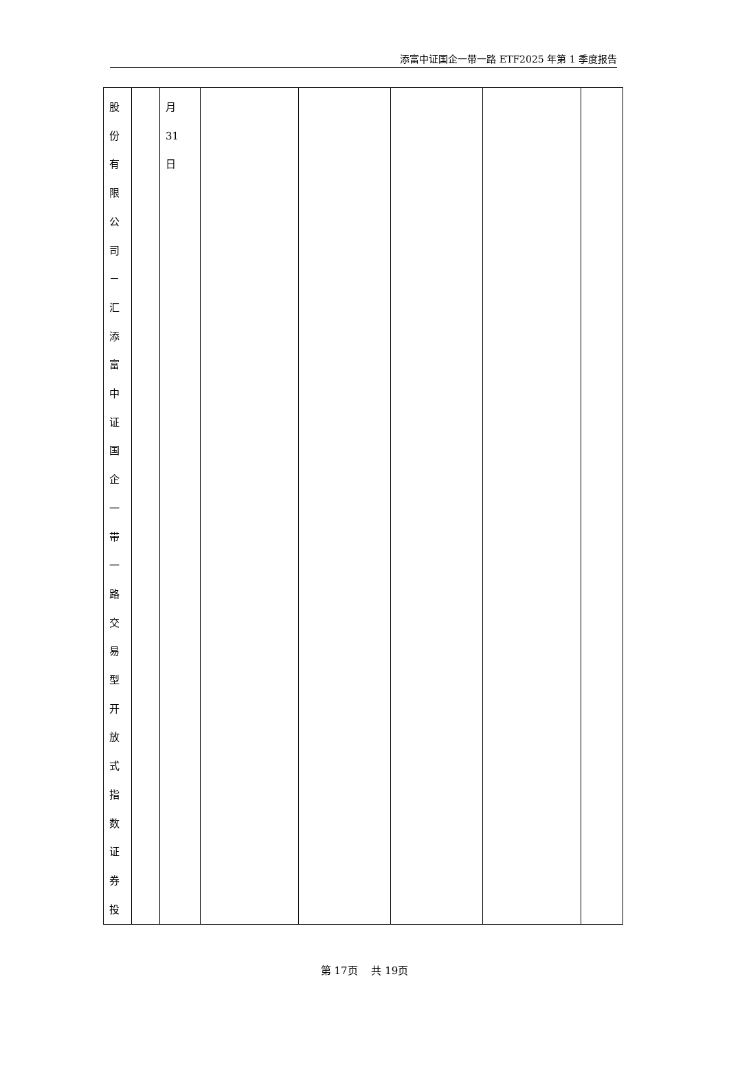添富中证国企一带一路 ETF2025 年第 1 季度报告
| 股 份 有 限 公 司 － 汇 添 富 中 证 国 企 一 带 一 路 交 易 型 开 放 式 指 数 证 券 投 | | 月 31 日 | | | | | |
第 17页　 共 19页